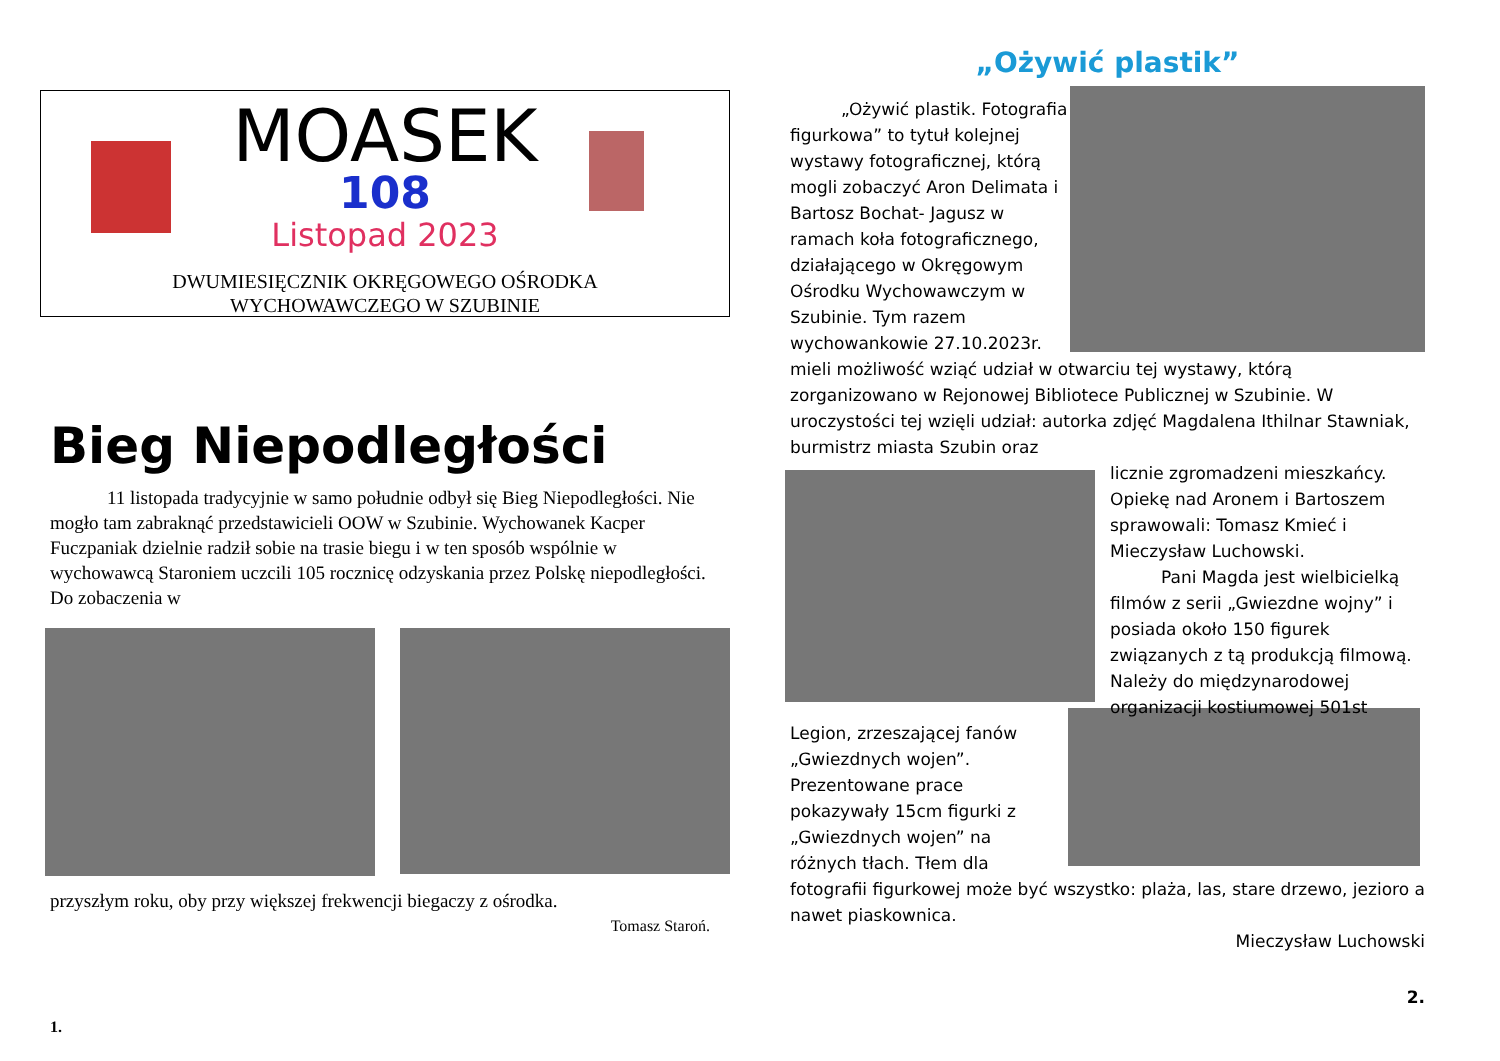MOASEK
108
Listopad 2023
DWUMIESIĘCZNIK OKRĘGOWEGO OŚRODKA
WYCHOWAWCZEGO W SZUBINIE
Bieg Niepodległości
   11 listopada tradycyjnie w samo południe odbył się Bieg Niepodległości. Nie mogło tam zabraknąć przedstawicieli OOW w Szubinie. Wychowanek Kacper Fuczpaniak dzielnie radził sobie na trasie biegu i w ten sposób wspólnie w wychowawcą Staroniem uczcili 105 rocznicę odzyskania przez Polskę niepodległości. Do zobaczenia w
przyszłym roku, oby przy większej frekwencji biegaczy z ośrodka.
Tomasz Staroń.
1.
„Ożywić plastik”
   „Ożywić plastik. Fotografia figurkowa” to tytuł kolejnej wystawy fotograficznej, którą mogli zobaczyć Aron Delimata i Bartosz Bochat- Jagusz w ramach koła fotograficznego, działającego w Okręgowym Ośrodku Wychowawczym w Szubinie. Tym razem wychowankowie 27.10.2023r. mieli możliwość wziąć udział w otwarciu tej wystawy, którą zorganizowano w Rejonowej Bibliotece Publicznej w Szubinie. W uroczystości tej wzięli udział: autorka zdjęć Magdalena Ithilnar Stawniak, burmistrz miasta Szubin oraz
licznie zgromadzeni mieszkańcy. Opiekę nad Aronem i Bartoszem sprawowali: Tomasz Kmieć i Mieczysław Luchowski.
   Pani Magda jest wielbicielką filmów z serii „Gwiezdne wojny” i posiada około 150 figurek związanych z tą produkcją filmową. Należy do międzynarodowej organizacji kostiumowej 501st
Legion, zrzeszającej fanów „Gwiezdnych wojen”. Prezentowane prace pokazywały 15cm figurki z „Gwiezdnych wojen” na różnych tłach. Tłem dla fotografii figurkowej może być wszystko: plaża, las, stare drzewo, jezioro a nawet piaskownica.
Mieczysław Luchowski
2.